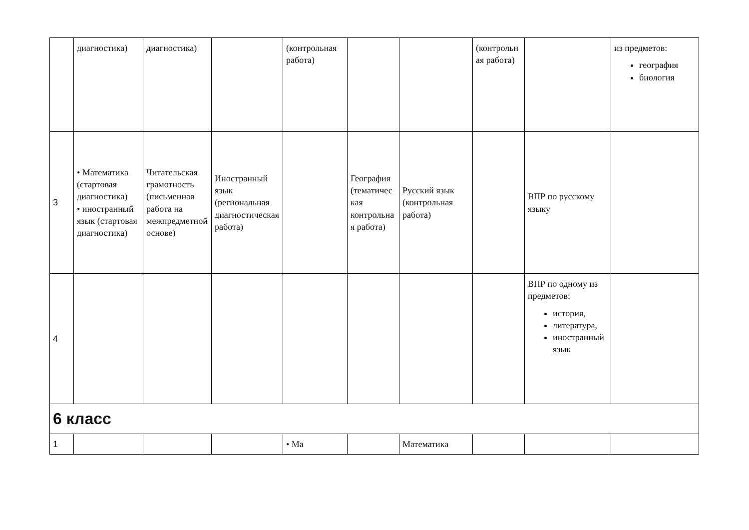| | диагностика) | диагностика) | | (контрольная работа) | | | (контрольная работа) | | из предметов: география биология |
| 3 | • Математика (стартовая диагностика) • иностранный язык (стартовая диагностика) | Читательская грамотность (письменная работа на межпредметной основе) | Иностранный язык (региональная диагностическая работа) | | География (тематическая контрольная работа) | Русский язык (контрольная работа) | | ВПР по русскому языку | |
| 4 | | | | | | | | ВПР по одному из предметов: история, литература, иностранный язык | |
| 6 класс | | | | | | | | | |
| 1 | | | | • Ма | | Математика | | | |